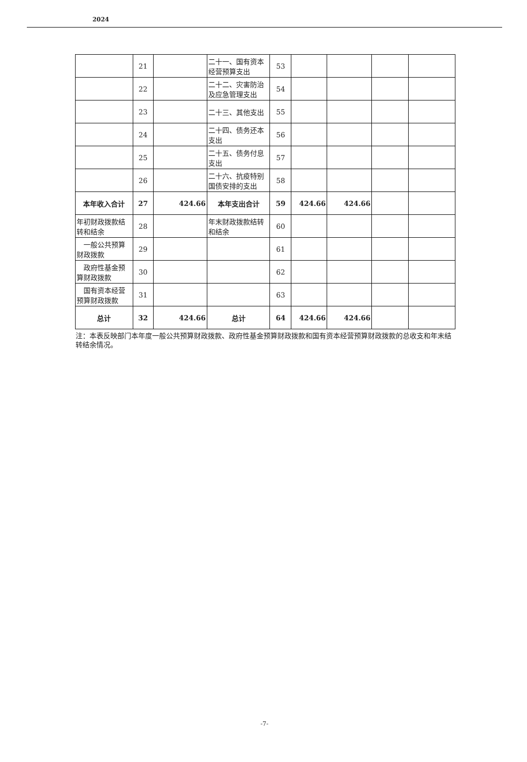2024
| | 21 | | 二十一、国有资本经营预算支出 | 53 | | | | |
| | 22 | | 二十二、灾害防治及应急管理支出 | 54 | | | | |
| | 23 | | 二十三、其他支出 | 55 | | | | |
| | 24 | | 二十四、债务还本支出 | 56 | | | | |
| | 25 | | 二十五、债务付息支出 | 57 | | | | |
| | 26 | | 二十六、抗疫特别国债安排的支出 | 58 | | | | |
| 本年收入合计 | 27 | 424.66 | 本年支出合计 | 59 | 424.66 | 424.66 | | |
| 年初财政拨款结转和结余 | 28 | | 年末财政拨款结转和结余 | 60 | | | | |
| 一般公共预算财政拨款 | 29 | | | 61 | | | | |
| 政府性基金预算财政拨款 | 30 | | | 62 | | | | |
| 国有资本经营预算财政拨款 | 31 | | | 63 | | | | |
| 总计 | 32 | 424.66 | 总计 | 64 | 424.66 | 424.66 | | |
注：本表反映部门本年度一般公共预算财政拨款、政府性基金预算财政拨款和国有资本经营预算财政拨款的总收支和年末结转结余情况。
-7-